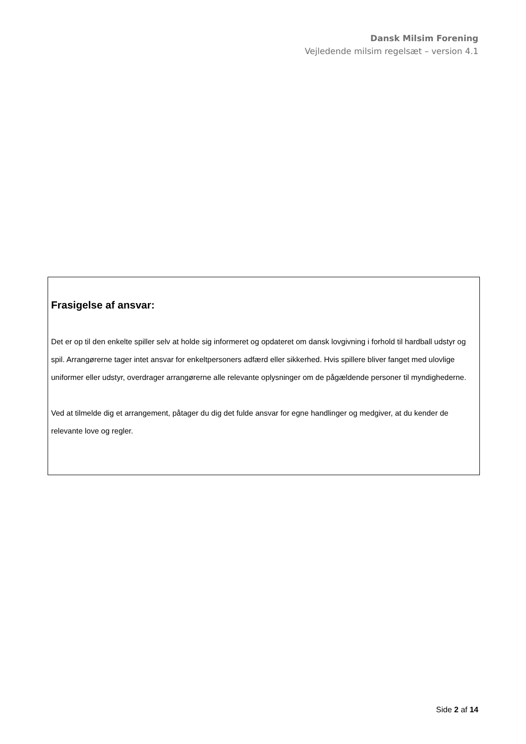Dansk Milsim Forening
Vejledende milsim regelsæt – version 4.1
Frasigelse af ansvar:
Det er op til den enkelte spiller selv at holde sig informeret og opdateret om dansk lovgivning i forhold til hardball udstyr og spil. Arrangørerne tager intet ansvar for enkeltpersoners adfærd eller sikkerhed. Hvis spillere bliver fanget med ulovlige uniformer eller udstyr, overdrager arrangørerne alle relevante oplysninger om de pågældende personer til myndighederne.
Ved at tilmelde dig et arrangement, påtager du dig det fulde ansvar for egne handlinger og medgiver, at du kender de relevante love og regler.
Side 2 af 14